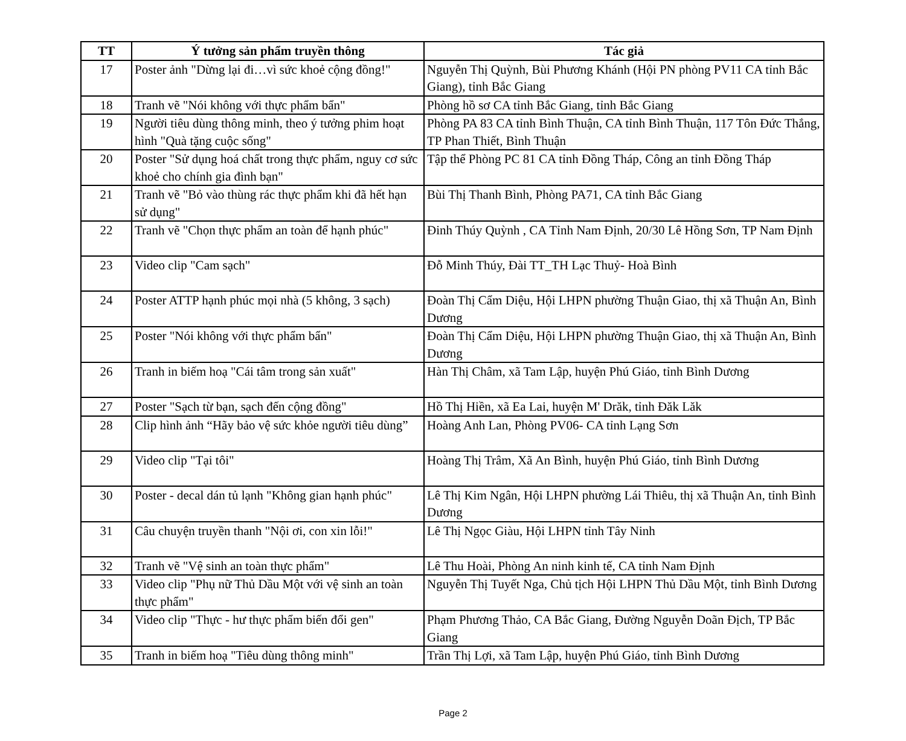| TT | Ý tưởng sản phẩm truyền thông | Tác giả |
| --- | --- | --- |
| 17 | Poster ảnh "Dừng lại đi…vì sức khoẻ cộng đồng!" | Nguyễn Thị Quỳnh, Bùi Phương Khánh (Hội PN phòng PV11 CA tỉnh Bắc Giang), tỉnh Bắc Giang |
| 18 | Tranh vẽ "Nói không với thực phẩm bẩn" | Phòng hồ sơ CA tỉnh Bắc Giang, tỉnh Bắc Giang |
| 19 | Người tiêu dùng thông minh, theo ý tưởng phim hoạt hình "Quà tặng cuộc sống" | Phòng PA 83 CA tỉnh Bình Thuận, CA tỉnh Bình Thuận, 117 Tôn Đức Thắng, TP Phan Thiết, Bình Thuận |
| 20 | Poster "Sử dụng hoá chất trong thực phẩm, nguy cơ sức khoẻ cho chính gia đình bạn" | Tập thể Phòng PC 81 CA tỉnh Đồng Tháp, Công an tỉnh Đồng Tháp |
| 21 | Tranh vẽ "Bỏ vào thùng rác thực phẩm khi đã hết hạn sử dụng" | Bùi Thị Thanh Bình, Phòng PA71, CA tỉnh Bắc Giang |
| 22 | Tranh vẽ "Chọn thực phẩm an toàn để hạnh phúc" | Đinh Thúy Quỳnh , CA Tỉnh Nam Định, 20/30 Lê Hồng Sơn, TP Nam Định |
| 23 | Video clip "Cam sạch" | Đỗ Minh Thúy, Đài TT_TH Lạc Thuỷ- Hoà Bình |
| 24 | Poster ATTP hạnh phúc mọi nhà (5 không, 3 sạch) | Đoàn Thị Cẩm Diệu, Hội LHPN phường Thuận Giao, thị xã Thuận An, Bình Dương |
| 25 | Poster "Nói không với thực phẩm bẩn" | Đoàn Thị Cẩm Diệu, Hội LHPN phường Thuận Giao, thị xã Thuận An, Bình Dương |
| 26 | Tranh in biếm hoạ "Cái tâm trong sản xuất" | Hàn Thị Châm, xã Tam Lập, huyện Phú Giáo, tỉnh Bình Dương |
| 27 | Poster "Sạch từ bạn, sạch đến cộng đồng" | Hồ Thị Hiền, xã Ea Lai, huyện M' Drăk, tỉnh Đăk Lăk |
| 28 | Clip hình ảnh “Hãy bảo vệ sức khỏe người tiêu dùng” | Hoàng Anh Lan, Phòng PV06- CA tỉnh Lạng Sơn |
| 29 | Video clip "Tại tôi" | Hoàng Thị Trâm, Xã An Bình, huyện Phú Giáo, tỉnh Bình Dương |
| 30 | Poster - decal dán tủ lạnh "Không gian hạnh phúc" | Lê Thị Kim Ngân, Hội LHPN phường Lái Thiêu, thị xã Thuận An, tỉnh Bình Dương |
| 31 | Câu chuyện truyền thanh "Nội ơi, con xin lỗi!" | Lê Thị Ngọc Giàu, Hội LHPN tỉnh Tây Ninh |
| 32 | Tranh vẽ "Vệ sinh an toàn thực phẩm" | Lê Thu Hoài, Phòng An ninh kinh tế, CA tỉnh Nam Định |
| 33 | Video clip "Phụ nữ Thủ Dầu Một với vệ sinh an toàn thực phẩm" | Nguyễn Thị Tuyết Nga, Chủ tịch Hội LHPN Thủ Dầu Một, tỉnh Bình Dương |
| 34 | Video clip "Thực - hư thực phẩm biến đổi gen" | Phạm Phương Thảo, CA Bắc Giang, Đường Nguyễn Doãn Địch, TP Bắc Giang |
| 35 | Tranh in biếm hoạ "Tiêu dùng thông minh" | Trần Thị Lợi, xã Tam Lập, huyện Phú Giáo, tỉnh Bình Dương |
Page 2